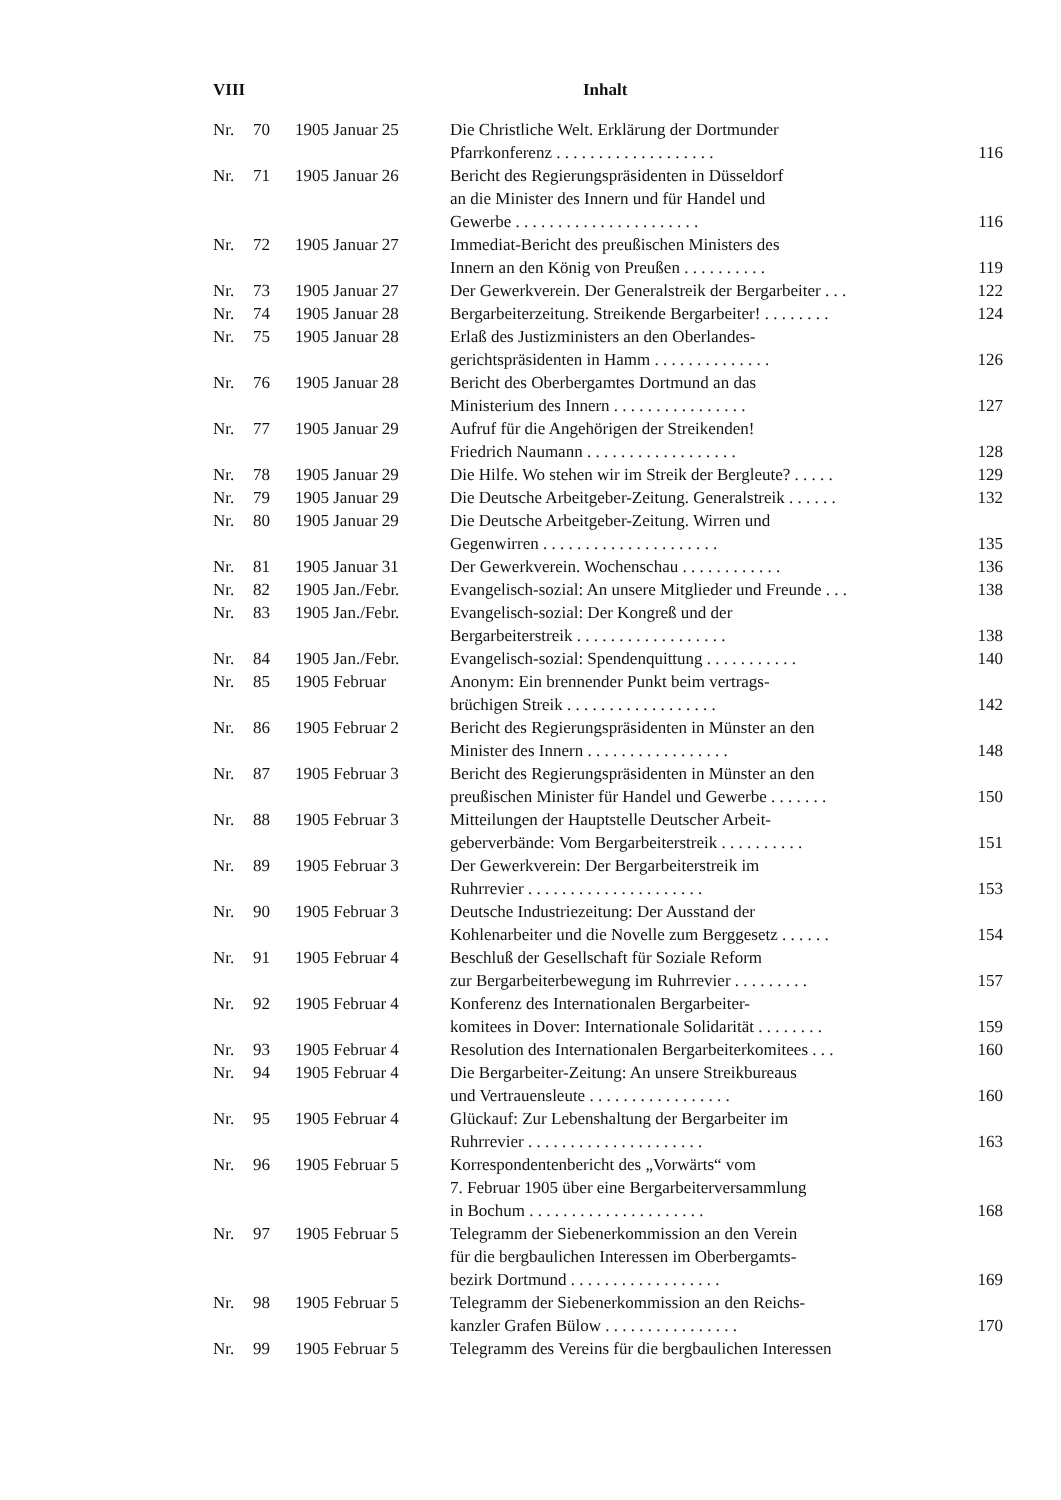VIII Inhalt
| Nr. | 70 | 1905 Januar 25 | Die Christliche Welt. Erklärung der Dortmunder Pfarrkonferenz . . . . . . . . . . . . . . . . . . . | 116 |
| Nr. | 71 | 1905 Januar 26 | Bericht des Regierungspräsidenten in Düsseldorf an die Minister des Innern und für Handel und Gewerbe . . . . . . . . . . . . . . . . . . . . . . | 116 |
| Nr. | 72 | 1905 Januar 27 | Immediat-Bericht des preußischen Ministers des Innern an den König von Preußen . . . . . . . . . . | 119 |
| Nr. | 73 | 1905 Januar 27 | Der Gewerkverein. Der Generalstreik der Bergarbeiter . . . | 122 |
| Nr. | 74 | 1905 Januar 28 | Bergarbeiterzeitung. Streikende Bergarbeiter! . . . . . . . . | 124 |
| Nr. | 75 | 1905 Januar 28 | Erlaß des Justizministers an den Oberlandes- gerichtspräsidenten in Hamm . . . . . . . . . . . . . . | 126 |
| Nr. | 76 | 1905 Januar 28 | Bericht des Oberbergamtes Dortmund an das Ministerium des Innern . . . . . . . . . . . . . . . . | 127 |
| Nr. | 77 | 1905 Januar 29 | Aufruf für die Angehörigen der Streikenden! Friedrich Naumann . . . . . . . . . . . . . . . . . . | 128 |
| Nr. | 78 | 1905 Januar 29 | Die Hilfe. Wo stehen wir im Streik der Bergleute? . . . . . | 129 |
| Nr. | 79 | 1905 Januar 29 | Die Deutsche Arbeitgeber-Zeitung. Generalstreik . . . . . . | 132 |
| Nr. | 80 | 1905 Januar 29 | Die Deutsche Arbeitgeber-Zeitung. Wirren und Gegenwirren . . . . . . . . . . . . . . . . . . . . . | 135 |
| Nr. | 81 | 1905 Januar 31 | Der Gewerkverein. Wochenschau . . . . . . . . . . . . | 136 |
| Nr. | 82 | 1905 Jan./Febr. | Evangelisch-sozial: An unsere Mitglieder und Freunde . . . | 138 |
| Nr. | 83 | 1905 Jan./Febr. | Evangelisch-sozial: Der Kongreß und der Bergarbeiterstreik . . . . . . . . . . . . . . . . . . | 138 |
| Nr. | 84 | 1905 Jan./Febr. | Evangelisch-sozial: Spendenquittung . . . . . . . . . . . | 140 |
| Nr. | 85 | 1905 Februar | Anonym: Ein brennender Punkt beim vertrags- brüchigen Streik . . . . . . . . . . . . . . . . . . | 142 |
| Nr. | 86 | 1905 Februar 2 | Bericht des Regierungspräsidenten in Münster an den Minister des Innern . . . . . . . . . . . . . . . . . | 148 |
| Nr. | 87 | 1905 Februar 3 | Bericht des Regierungspräsidenten in Münster an den preußischen Minister für Handel und Gewerbe . . . . . . . | 150 |
| Nr. | 88 | 1905 Februar 3 | Mitteilungen der Hauptstelle Deutscher Arbeit- geberverbände: Vom Bergarbeiterstreik . . . . . . . . . . | 151 |
| Nr. | 89 | 1905 Februar 3 | Der Gewerkverein: Der Bergarbeiterstreik im Ruhrrevier . . . . . . . . . . . . . . . . . . . . . | 153 |
| Nr. | 90 | 1905 Februar 3 | Deutsche Industriezeitung: Der Ausstand der Kohlenarbeiter und die Novelle zum Berggesetz . . . . . . | 154 |
| Nr. | 91 | 1905 Februar 4 | Beschluß der Gesellschaft für Soziale Reform zur Bergarbeiterbewegung im Ruhrrevier . . . . . . . . . | 157 |
| Nr. | 92 | 1905 Februar 4 | Konferenz des Internationalen Bergarbeiter- komitees in Dover: Internationale Solidarität . . . . . . . . | 159 |
| Nr. | 93 | 1905 Februar 4 | Resolution des Internationalen Bergarbeiterkomitees . . . | 160 |
| Nr. | 94 | 1905 Februar 4 | Die Bergarbeiter-Zeitung: An unsere Streikbureaus und Vertrauensleute . . . . . . . . . . . . . . . . . | 160 |
| Nr. | 95 | 1905 Februar 4 | Glückauf: Zur Lebenshaltung der Bergarbeiter im Ruhrrevier . . . . . . . . . . . . . . . . . . . . . | 163 |
| Nr. | 96 | 1905 Februar 5 | Korrespondentenbericht des „Vorwärts“ vom 7. Februar 1905 über eine Bergarbeiterversammlung in Bochum . . . . . . . . . . . . . . . . . . . . . | 168 |
| Nr. | 97 | 1905 Februar 5 | Telegramm der Siebenerkommission an den Verein für die bergbaulichen Interessen im Oberbergamts- bezirk Dortmund . . . . . . . . . . . . . . . . . . | 169 |
| Nr. | 98 | 1905 Februar 5 | Telegramm der Siebenerkommission an den Reichs- kanzler Grafen Bülow . . . . . . . . . . . . . . . . | 170 |
| Nr. | 99 | 1905 Februar 5 | Telegramm des Vereins für die bergbaulichen Interessen | |